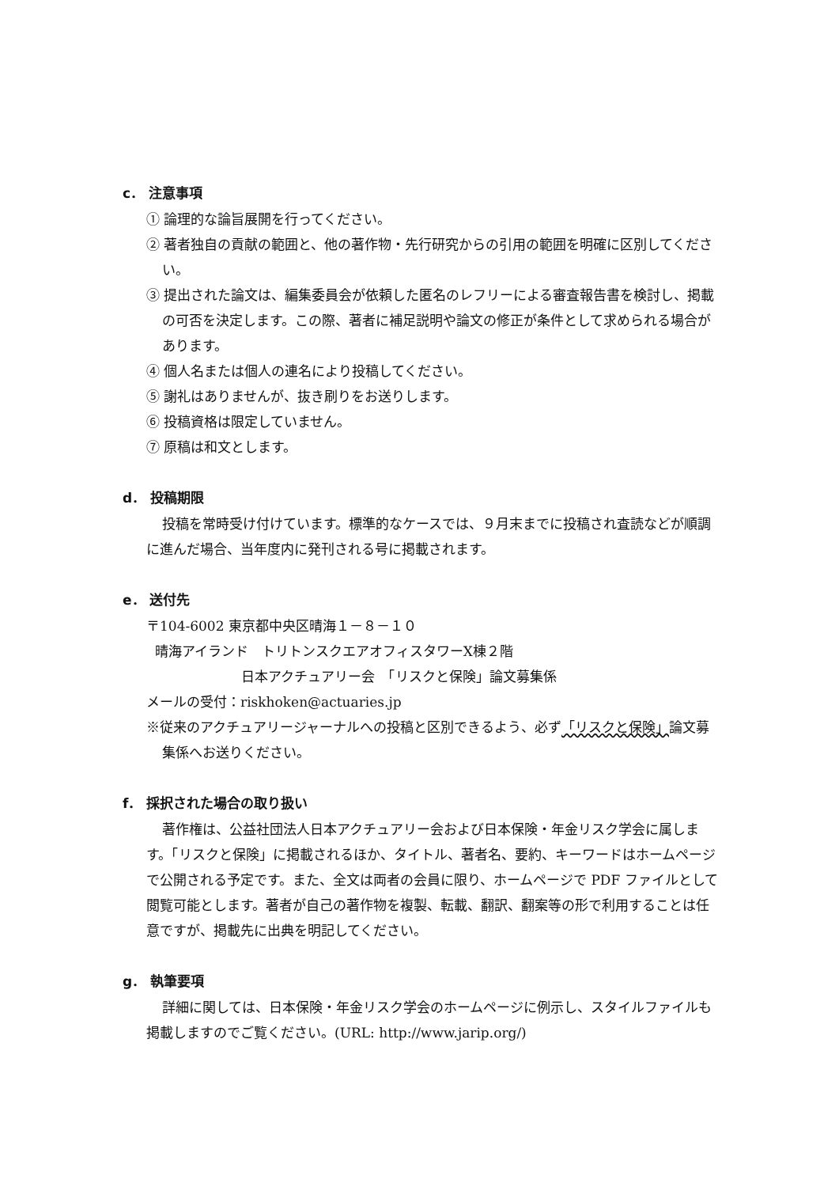c． 注意事項
① 論理的な論旨展開を行ってください。
② 著者独自の貢献の範囲と、他の著作物・先行研究からの引用の範囲を明確に区別してください。
③ 提出された論文は、編集委員会が依頼した匿名のレフリーによる審査報告書を検討し、掲載の可否を決定します。この際、著者に補足説明や論文の修正が条件として求められる場合があります。
④ 個人名または個人の連名により投稿してください。
⑤ 謝礼はありませんが、抜き刷りをお送りします。
⑥ 投稿資格は限定していません。
⑦ 原稿は和文とします。
d． 投稿期限
投稿を常時受け付けています。標準的なケースでは、９月末までに投稿され査読などが順調に進んだ場合、当年度内に発刊される号に掲載されます。
e． 送付先
〒104-6002 東京都中央区晴海１－８－１０
晴海アイランド　トリトンスクエアオフィスタワーX棟２階
日本アクチュアリー会　「リスクと保険」論文募集係
メールの受付：riskhoken@actuaries.jp
※従来のアクチュアリージャーナルへの投稿と区別できるよう、必ず「リスクと保険」論文募集係へお送りください。
f． 採択された場合の取り扱い
著作権は、公益社団法人日本アクチュアリー会および日本保険・年金リスク学会に属します。「リスクと保険」に掲載されるほか、タイトル、著者名、要約、キーワードはホームページで公開される予定です。また、全文は両者の会員に限り、ホームページで PDF ファイルとして閲覧可能とします。著者が自己の著作物を複製、転載、翻訳、翻案等の形で利用することは任意ですが、掲載先に出典を明記してください。
g． 執筆要項
詳細に関しては、日本保険・年金リスク学会のホームページに例示し、スタイルファイルも掲載しますのでご覧ください。(URL: http://www.jarip.org/)